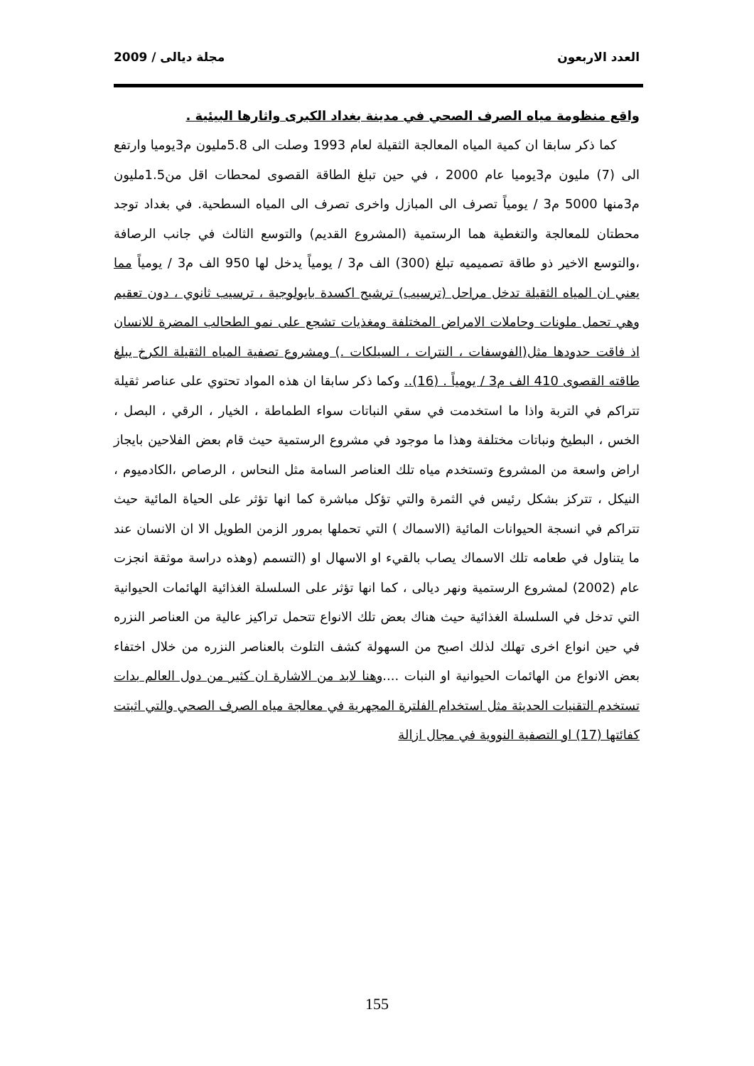العدد الاربعون مجلة ديالى / 2009
واقع منظومة مياه الصرف الصحي في مدينة بغداد الكبرى واثارها البيئية .
كما ذكر سابقا ان كمية المياه المعالجة الثقيلة لعام 1993 وصلت الى 5.8مليون م3يوميا وارتفع الى (7) مليون م3يوميا عام 2000 ، في حين تبلغ الطاقة القصوى لمحطات اقل من1.5مليون م3منها 5000 م3 / يومياً تصرف الى المبازل واخرى تصرف الى المياه السطحية. في بغداد توجد محطتان للمعالجة والتغطية هما الرستمية (المشروع القديم) والتوسع الثالث في جانب الرصافة ،والتوسع الاخير ذو طاقة تصميميه تبلغ (300) الف م3 / يومياً يدخل لها 950 الف م3 / يومياً مما يعني ان المياه الثقيلة تدخل مراحل (ترسيب) ترشيح اكسدة بايولوجية ، ترسيب ثانوي ، دون تعقيم وهي تحمل ملونات وحاملات الامراض المختلفة ومغذيات تشجع على نمو الطحالب المضرة للانسان اذ فاقت حدودها مثل(الفوسفات ، النترات ، السيلكات .) ومشروع تصفية المياه الثقيلة الكرخ يبلغ طاقته القصوى 410 الف م3 / يومياً . (16).. وكما ذكر سابقا ان هذه المواد تحتوي على عناصر ثقيلة تتراكم في التربة واذا ما استخدمت في سقي النباتات سواء الطماطة ، الخيار ، الرقي ، البصل ، الخس ، البطيخ ونباتات مختلفة وهذا ما موجود في مشروع الرستمية حيث قام بعض الفلاحين بايجاز اراض واسعة من المشروع وتستخدم مياه تلك العناصر السامة مثل النحاس ، الرصاص ،الكادميوم ، النيكل ، تتركز بشكل رئيس في الثمرة والتي تؤكل مباشرة كما انها تؤثر على الحياة المائية حيث تتراكم في انسجة الحيوانات المائية (الاسماك ) التي تحملها بمرور الزمن الطويل الا ان الانسان عند ما يتناول في طعامه تلك الاسماك يصاب بالقيء او الاسهال او (التسمم (وهذه دراسة موثقة انجزت عام (2002) لمشروع الرستمية ونهر ديالى ، كما انها تؤثر على السلسلة الغذائية الهائمات الحيوانية التي تدخل في السلسلة الغذائية حيث هناك بعض تلك الانواع تتحمل تراكيز عالية من العناصر النزره في حين انواع اخرى تهلك لذلك اصبح من السهولة كشف التلوث بالعناصر النزره من خلال اختفاء بعض الانواع من الهائمات الحيوانية او النبات ....وهنا لابد من الاشارة ان كثير من دول العالم بدات تستخدم التقنيات الحديثة مثل استخدام الفلترة المجهرية في معالجة مياه الصرف الصحي والتي اثبتت كفائتها (17) او التصفية النووية في مجال ازالة
155